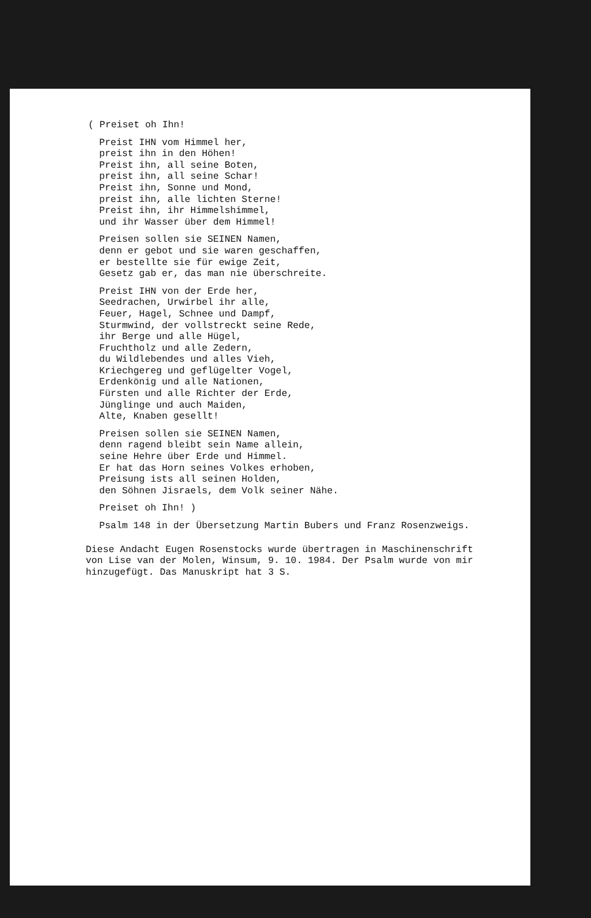( Preiset oh Ihn!
Preist IHN vom Himmel her, preist ihn in den Höhen! Preist ihn, all seine Boten, preist ihn, all seine Schar! Preist ihn, Sonne und Mond, preist ihn, alle lichten Sterne! Preist ihn, ihr Himmelshimmel, und ihr Wasser über dem Himmel!
Preisen sollen sie SEINEN Namen, denn er gebot und sie waren geschaffen, er bestellte sie für ewige Zeit, Gesetz gab er, das man nie überschreite.
Preist IHN von der Erde her, Seedrachen, Urwirbel ihr alle, Feuer, Hagel, Schnee und Dampf, Sturmwind, der vollstreckt seine Rede, ihr Berge und alle Hügel, Fruchtholz und alle Zedern, du Wildlebendes und alles Vieh, Kriechgereg und geflügelter Vogel, Erdenkönig und alle Nationen, Fürsten und alle Richter der Erde, Jünglinge und auch Maiden, Alte, Knaben gesellt!
Preisen sollen sie SEINEN Namen, denn ragend bleibt sein Name allein, seine Hehre über Erde und Himmel. Er hat das Horn seines Volkes erhoben, Preisung ists all seinen Holden, den Söhnen Jisraels, dem Volk seiner Nähe.
Preiset oh Ihn! )
Psalm 148 in der Übersetzung Martin Bubers und Franz Rosenzweigs.
Diese Andacht Eugen Rosenstocks wurde übertragen in Maschinenschrift von Lise van der Molen, Winsum, 9. 10. 1984. Der Psalm wurde von mir hinzugefügt. Das Manuskript hat 3 S.